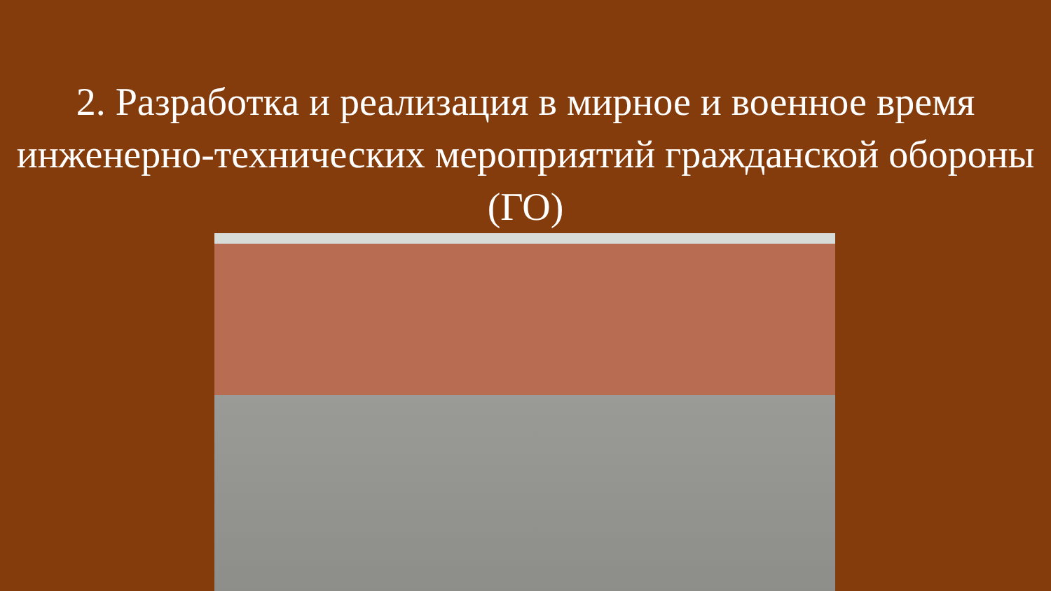2. Разработка и реализация в мирное и военное время инженерно-технических мероприятий гражданской обороны (ГО)